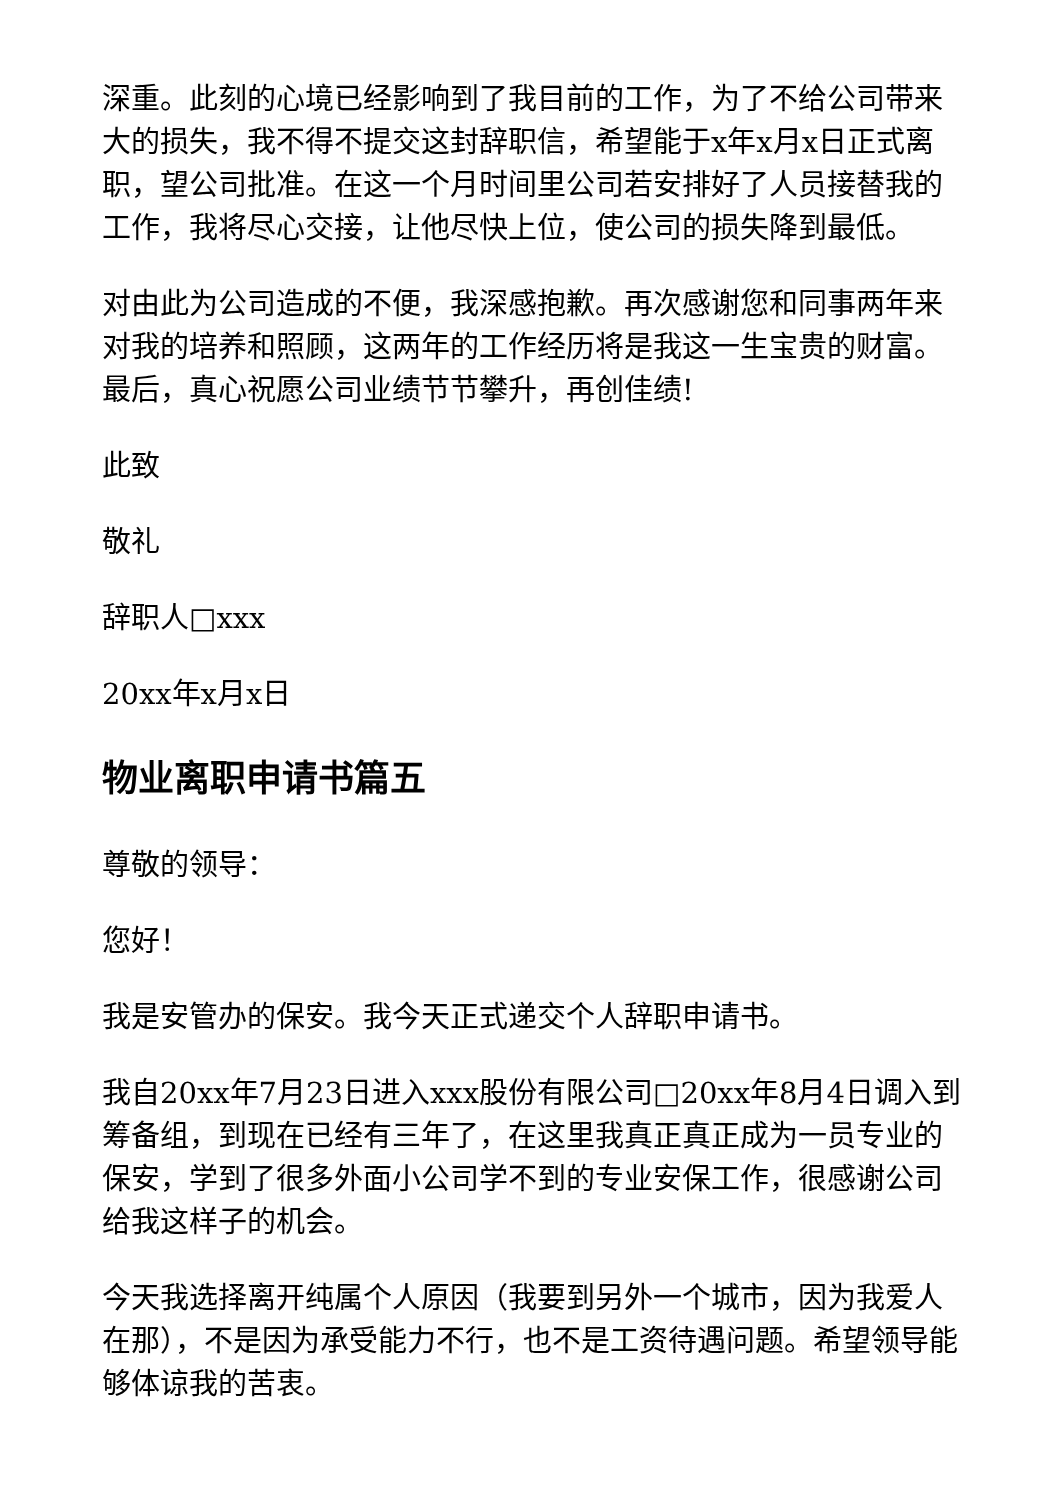深重。此刻的心境已经影响到了我目前的工作，为了不给公司带来大的损失，我不得不提交这封辞职信，希望能于x年x月x日正式离职，望公司批准。在这一个月时间里公司若安排好了人员接替我的工作，我将尽心交接，让他尽快上位，使公司的损失降到最低。
对由此为公司造成的不便，我深感抱歉。再次感谢您和同事两年来对我的培养和照顾，这两年的工作经历将是我这一生宝贵的财富。最后，真心祝愿公司业绩节节攀升，再创佳绩!
此致
敬礼
辞职人□xxx
20xx年x月x日
物业离职申请书篇五
尊敬的领导：
您好！
我是安管办的保安。我今天正式递交个人辞职申请书。
我自20xx年7月23日进入xxx股份有限公司□20xx年8月4日调入到筹备组，到现在已经有三年了，在这里我真正真正成为一员专业的保安，学到了很多外面小公司学不到的专业安保工作，很感谢公司给我这样子的机会。
今天我选择离开纯属个人原因（我要到另外一个城市，因为我爱人在那），不是因为承受能力不行，也不是工资待遇问题。希望领导能够体谅我的苦衷。